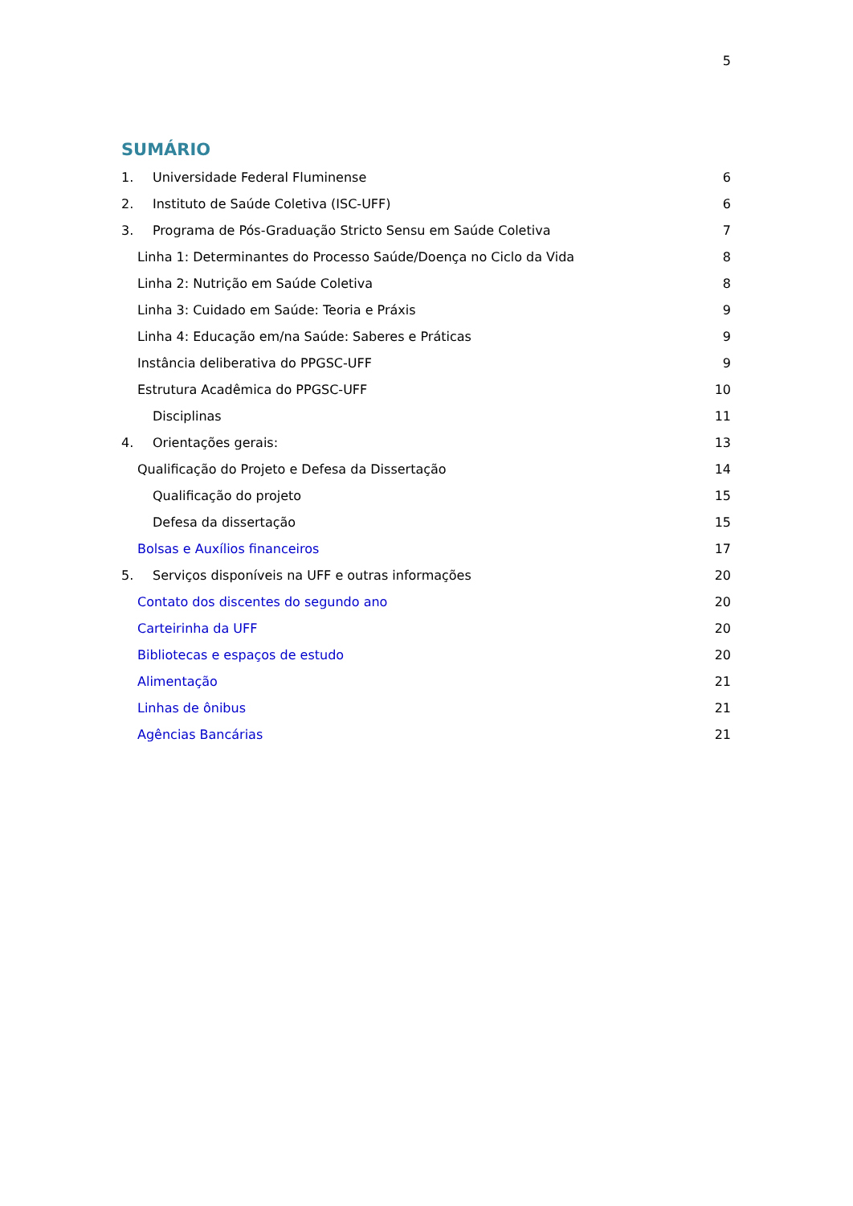5
SUMÁRIO
1. Universidade Federal Fluminense 6
2. Instituto de Saúde Coletiva (ISC-UFF) 6
3. Programa de Pós-Graduação Stricto Sensu em Saúde Coletiva 7
Linha 1: Determinantes do Processo Saúde/Doença no Ciclo da Vida 8
Linha 2: Nutrição em Saúde Coletiva 8
Linha 3: Cuidado em Saúde: Teoria e Práxis 9
Linha 4: Educação em/na Saúde: Saberes e Práticas 9
Instância deliberativa do PPGSC-UFF 9
Estrutura Acadêmica do PPGSC-UFF 10
Disciplinas 11
4. Orientações gerais: 13
Qualificação do Projeto e Defesa da Dissertação 14
Qualificação do projeto 15
Defesa da dissertação 15
Bolsas e Auxílios financeiros 17
5. Serviços disponíveis na UFF e outras informações 20
Contato dos discentes do segundo ano 20
Carteirinha da UFF 20
Bibliotecas e espaços de estudo 20
Alimentação 21
Linhas de ônibus 21
Agências Bancárias 21